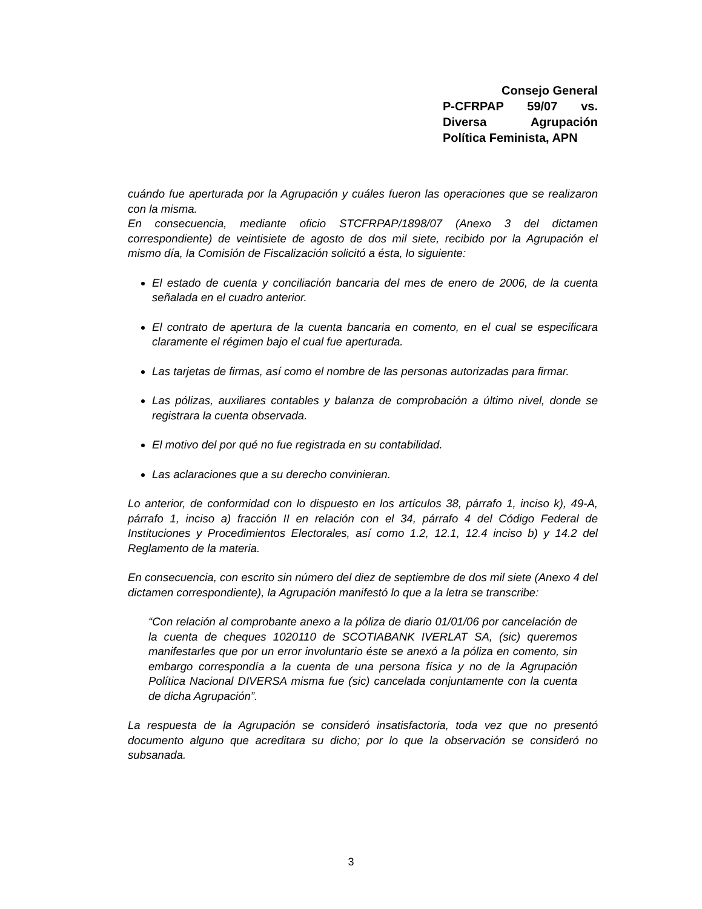Consejo General
P-CFRPAP 59/07 vs.
Diversa Agrupación
Política Feminista, APN
cuándo fue aperturada por la Agrupación y cuáles fueron las operaciones que se realizaron con la misma.
En consecuencia, mediante oficio STCFRPAP/1898/07 (Anexo 3 del dictamen correspondiente) de veintisiete de agosto de dos mil siete, recibido por la Agrupación el mismo día, la Comisión de Fiscalización solicitó a ésta, lo siguiente:
El estado de cuenta y conciliación bancaria del mes de enero de 2006, de la cuenta señalada en el cuadro anterior.
El contrato de apertura de la cuenta bancaria en comento, en el cual se especificara claramente el régimen bajo el cual fue aperturada.
Las tarjetas de firmas, así como el nombre de las personas autorizadas para firmar.
Las pólizas, auxiliares contables y balanza de comprobación a último nivel, donde se registrara la cuenta observada.
El motivo del por qué no fue registrada en su contabilidad.
Las aclaraciones que a su derecho convinieran.
Lo anterior, de conformidad con lo dispuesto en los artículos 38, párrafo 1, inciso k), 49-A, párrafo 1, inciso a) fracción II en relación con el 34, párrafo 4 del Código Federal de Instituciones y Procedimientos Electorales, así como 1.2, 12.1, 12.4 inciso b) y 14.2 del Reglamento de la materia.
En consecuencia, con escrito sin número del diez de septiembre de dos mil siete (Anexo 4 del dictamen correspondiente), la Agrupación manifestó lo que a la letra se transcribe:
“Con relación al comprobante anexo a la póliza de diario 01/01/06 por cancelación de la cuenta de cheques 1020110 de SCOTIABANK IVERLAT SA, (sic) queremos manifestarles que por un error involuntario éste se anexó a la póliza en comento, sin embargo correspondía a la cuenta de una persona física y no de la Agrupación Política Nacional DIVERSA misma fue (sic) cancelada conjuntamente con la cuenta de dicha Agrupación”.
La respuesta de la Agrupación se consideró insatisfactoria, toda vez que no presentó documento alguno que acreditara su dicho; por lo que la observación se consideró no subsanada.
3